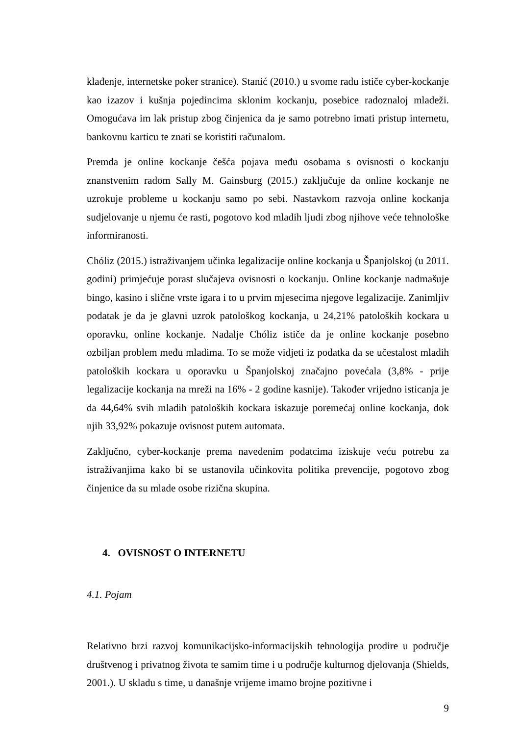klađenje, internetske poker stranice). Stanić (2010.) u svome radu ističe cyber-kockanje kao izazov i kušnja pojedincima sklonim kockanju, posebice radoznaloj mladeži. Omogućava im lak pristup zbog činjenica da je samo potrebno imati pristup internetu, bankovnu karticu te znati se koristiti računalom.
Premda je online kockanje češća pojava među osobama s ovisnosti o kockanju znanstvenim radom Sally M. Gainsburg (2015.) zaključuje da online kockanje ne uzrokuje probleme u kockanju samo po sebi. Nastavkom razvoja online kockanja sudjelovanje u njemu će rasti, pogotovo kod mladih ljudi zbog njihove veće tehnološke informiranosti.
Chóliz (2015.) istraživanjem učinka legalizacije online kockanja u Španjolskoj (u 2011. godini) primjećuje porast slučajeva ovisnosti o kockanju. Online kockanje nadmašuje bingo, kasino i slične vrste igara i to u prvim mjesecima njegove legalizacije. Zanimljiv podatak je da je glavni uzrok patološkog kockanja, u 24,21% patoloških kockara u oporavku, online kockanje. Nadalje Chóliz ističe da je online kockanje posebno ozbiljan problem među mladima. To se može vidjeti iz podatka da se učestalost mladih patoloških kockara u oporavku u Španjolskoj značajno povećala (3,8% - prije legalizacije kockanja na mreži na 16% - 2 godine kasnije). Također vrijedno isticanja je da 44,64% svih mladih patoloških kockara iskazuje poremećaj online kockanja, dok njih 33,92% pokazuje ovisnost putem automata.
Zaključno, cyber-kockanje prema navedenim podatcima iziskuje veću potrebu za istraživanjima kako bi se ustanovila učinkovita politika prevencije, pogotovo zbog činjenice da su mlade osobe rizična skupina.
4. OVISNOST O INTERNETU
4.1. Pojam
Relativno brzi razvoj komunikacijsko-informacijskih tehnologija prodire u područje društvenog i privatnog života te samim time i u područje kulturnog djelovanja (Shields, 2001.). U skladu s time, u današnje vrijeme imamo brojne pozitivne i
9